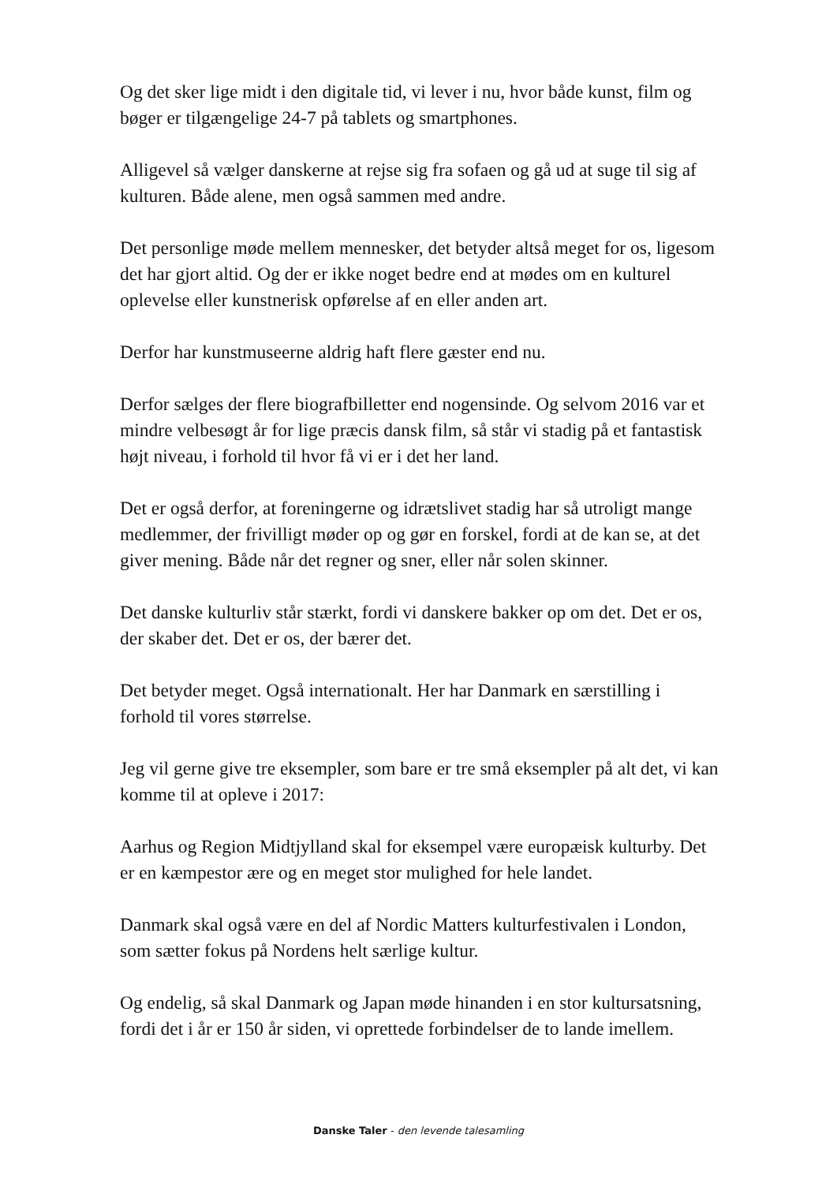Og det sker lige midt i den digitale tid, vi lever i nu, hvor både kunst, film og bøger er tilgængelige 24-7 på tablets og smartphones.
Alligevel så vælger danskerne at rejse sig fra sofaen og gå ud at suge til sig af kulturen. Både alene, men også sammen med andre.
Det personlige møde mellem mennesker, det betyder altså meget for os, ligesom det har gjort altid. Og der er ikke noget bedre end at mødes om en kulturel oplevelse eller kunstnerisk opførelse af en eller anden art.
Derfor har kunstmuseerne aldrig haft flere gæster end nu.
Derfor sælges der flere biografbilletter end nogensinde. Og selvom 2016 var et mindre velbesøgt år for lige præcis dansk film, så står vi stadig på et fantastisk højt niveau, i forhold til hvor få vi er i det her land.
Det er også derfor, at foreningerne og idrætslivet stadig har så utroligt mange medlemmer, der frivilligt møder op og gør en forskel, fordi at de kan se, at det giver mening. Både når det regner og sner, eller når solen skinner.
Det danske kulturliv står stærkt, fordi vi danskere bakker op om det. Det er os, der skaber det. Det er os, der bærer det.
Det betyder meget. Også internationalt. Her har Danmark en særstilling i forhold til vores størrelse.
Jeg vil gerne give tre eksempler, som bare er tre små eksempler på alt det, vi kan komme til at opleve i 2017:
Aarhus og Region Midtjylland skal for eksempel være europæisk kulturby. Det er en kæmpestor ære og en meget stor mulighed for hele landet.
Danmark skal også være en del af Nordic Matters kulturfestivalen i London, som sætter fokus på Nordens helt særlige kultur.
Og endelig, så skal Danmark og Japan møde hinanden i en stor kultursatsning, fordi det i år er 150 år siden, vi oprettede forbindelser de to lande imellem.
Danske Taler - den levende talesamling